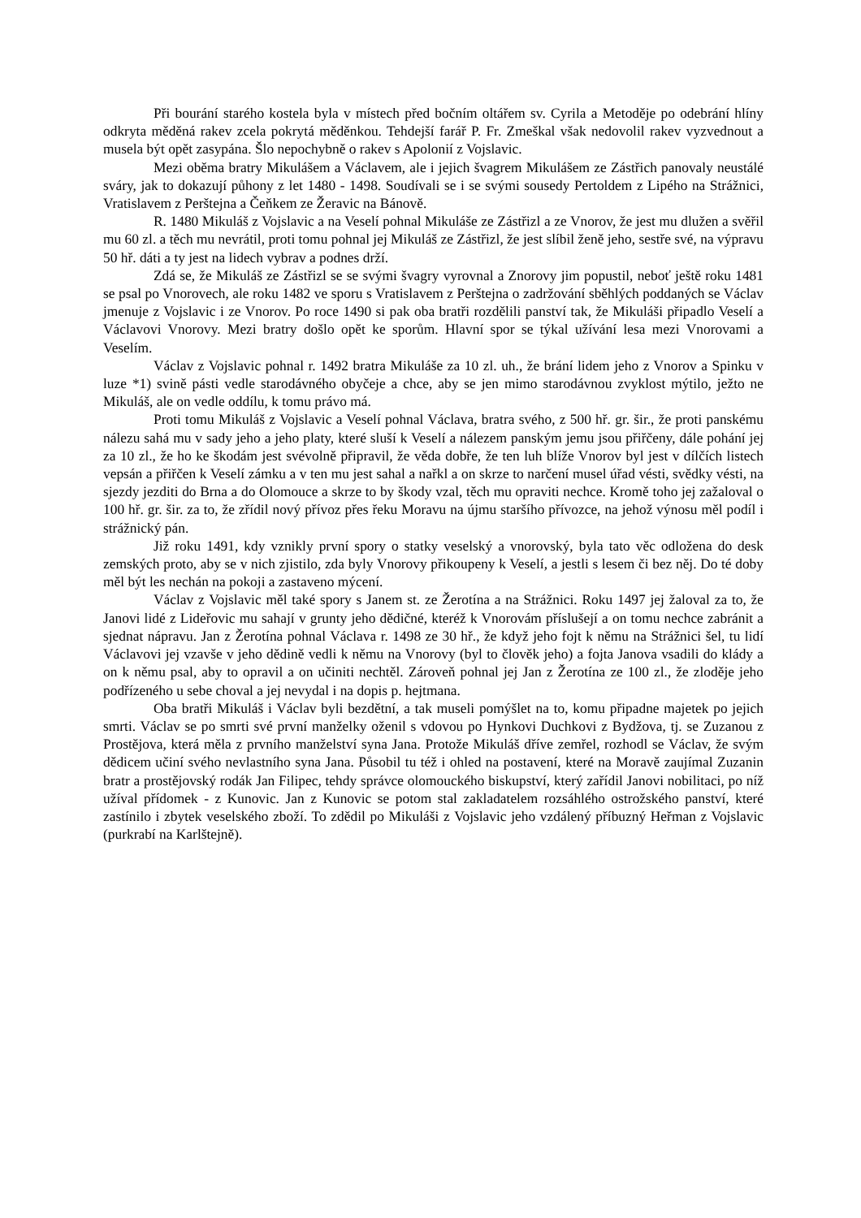Při bourání starého kostela byla v místech před bočním oltářem sv. Cyrila a Metoděje po odebrání hlíny odkryta měděná rakev zcela pokrytá měděnkou. Tehdejší farář P. Fr. Zmeškal však nedovolil rakev vyzvednout a musela být opět zasypána. Šlo nepochybně o rakev s Apolonií z Vojslavic.
Mezi oběma bratry Mikulášem a Václavem, ale i jejich švagrem Mikulášem ze Zástřich panovaly neustálé sváry, jak to dokazují půhony z let 1480 - 1498. Soudívali se i se svými sousedy Pertoldem z Lipého na Strážnici, Vratislavem z Perštejna a Čeňkem ze Žeravic na Bánově.
R. 1480 Mikuláš z Vojslavic a na Veselí pohnal Mikuláše ze Zástřizl a ze Vnorov, že jest mu dlužen a svěřil mu 60 zl. a těch mu nevrátil, proti tomu pohnal jej Mikuláš ze Zástřizl, že jest slíbil ženě jeho, sestře své, na výpravu 50 hř. dáti a ty jest na lidech vybrav a podnes drží.
Zdá se, že Mikuláš ze Zástřizl se se svými švagry vyrovnal a Znorovy jim popustil, neboť ještě roku 1481 se psal po Vnorovech, ale roku 1482 ve sporu s Vratislavem z Perštejna o zadržování sběhlých poddaných se Václav jmenuje z Vojslavic i ze Vnorov. Po roce 1490 si pak oba bratři rozdělili panství tak, že Mikuláši připadlo Veselí a Václavovi Vnorovy. Mezi bratry došlo opět ke sporům. Hlavní spor se týkal užívání lesa mezi Vnorovami a Veselím.
Václav z Vojslavic pohnal r. 1492 bratra Mikuláše za 10 zl. uh., že brání lidem jeho z Vnorov a Spinku v luze *1) svině pásti vedle starodávného obyčeje a chce, aby se jen mimo starodávnou zvyklost mýtilo, ježto ne Mikuláš, ale on vedle oddílu, k tomu právo má.
Proti tomu Mikuláš z Vojslavic a Veselí pohnal Václava, bratra svého, z 500 hř. gr. šir., že proti panskému nálezu sahá mu v sady jeho a jeho platy, které sluší k Veselí a nálezem panským jemu jsou přiřčeny, dále pohání jej za 10 zl., že ho ke škodám jest svévolně připravil, že věda dobře, že ten luh blíže Vnorov byl jest v dílčích listech vepsán a přiřčen k Veselí zámku a v ten mu jest sahal a nařkl a on skrze to narčení musel úřad vésti, svědky vésti, na sjezdy jezditi do Brna a do Olomouce a skrze to by škody vzal, těch mu opraviti nechce. Kromě toho jej zažaloval o 100 hř. gr. šir. za to, že zřídil nový přívoz přes řeku Moravu na újmu staršího přívozce, na jehož výnosu měl podíl i strážnický pán.
Již roku 1491, kdy vznikly první spory o statky veselský a vnorovský, byla tato věc odložena do desk zemských proto, aby se v nich zjistilo, zda byly Vnorovy přikoupeny k Veselí, a jestli s lesem či bez něj. Do té doby měl být les nechán na pokoji a zastaveno mýcení.
Václav z Vojslavic měl také spory s Janem st. ze Žerotína a na Strážnici. Roku 1497 jej žaloval za to, že Janovi lidé z Lideřovic mu sahají v grunty jeho dědičné, kteréž k Vnorovám příslušejí a on tomu nechce zabránit a sjednat nápravu. Jan z Žerotína pohnal Václava r. 1498 ze 30 hř., že když jeho fojt k němu na Strážnici šel, tu lidí Václavovi jej vzavše v jeho dědině vedli k němu na Vnorovy (byl to člověk jeho) a fojta Janova vsadili do klády a on k němu psal, aby to opravil a on učiniti nechtěl. Zároveň pohnal jej Jan z Žerotína ze 100 zl., že zloděje jeho podřízeného u sebe choval a jej nevydal i na dopis p. hejtmana.
Oba bratři Mikuláš i Václav byli bezdětní, a tak museli pomýšlet na to, komu připadne majetek po jejich smrti. Václav se po smrti své první manželky oženil s vdovou po Hynkovi Duchkovi z Bydžova, tj. se Zuzanou z Prostějova, která měla z prvního manželství syna Jana. Protože Mikuláš dříve zemřel, rozhodl se Václav, že svým dědicem učiní svého nevlastního syna Jana. Působil tu též i ohled na postavení, které na Moravě zaujímal Zuzanin bratr a prostějovský rodák Jan Filipec, tehdy správce olomouckého biskupství, který zařídil Janovi nobilitaci, po níž užíval přídomek - z Kunovic. Jan z Kunovic se potom stal zakladatelem rozsáhlého ostrožského panství, které zastínilo i zbytek veselského zboží. To zdědil po Mikuláši z Vojslavic jeho vzdálený příbuzný Heřman z Vojslavic (purkrabí na Karlštejně).